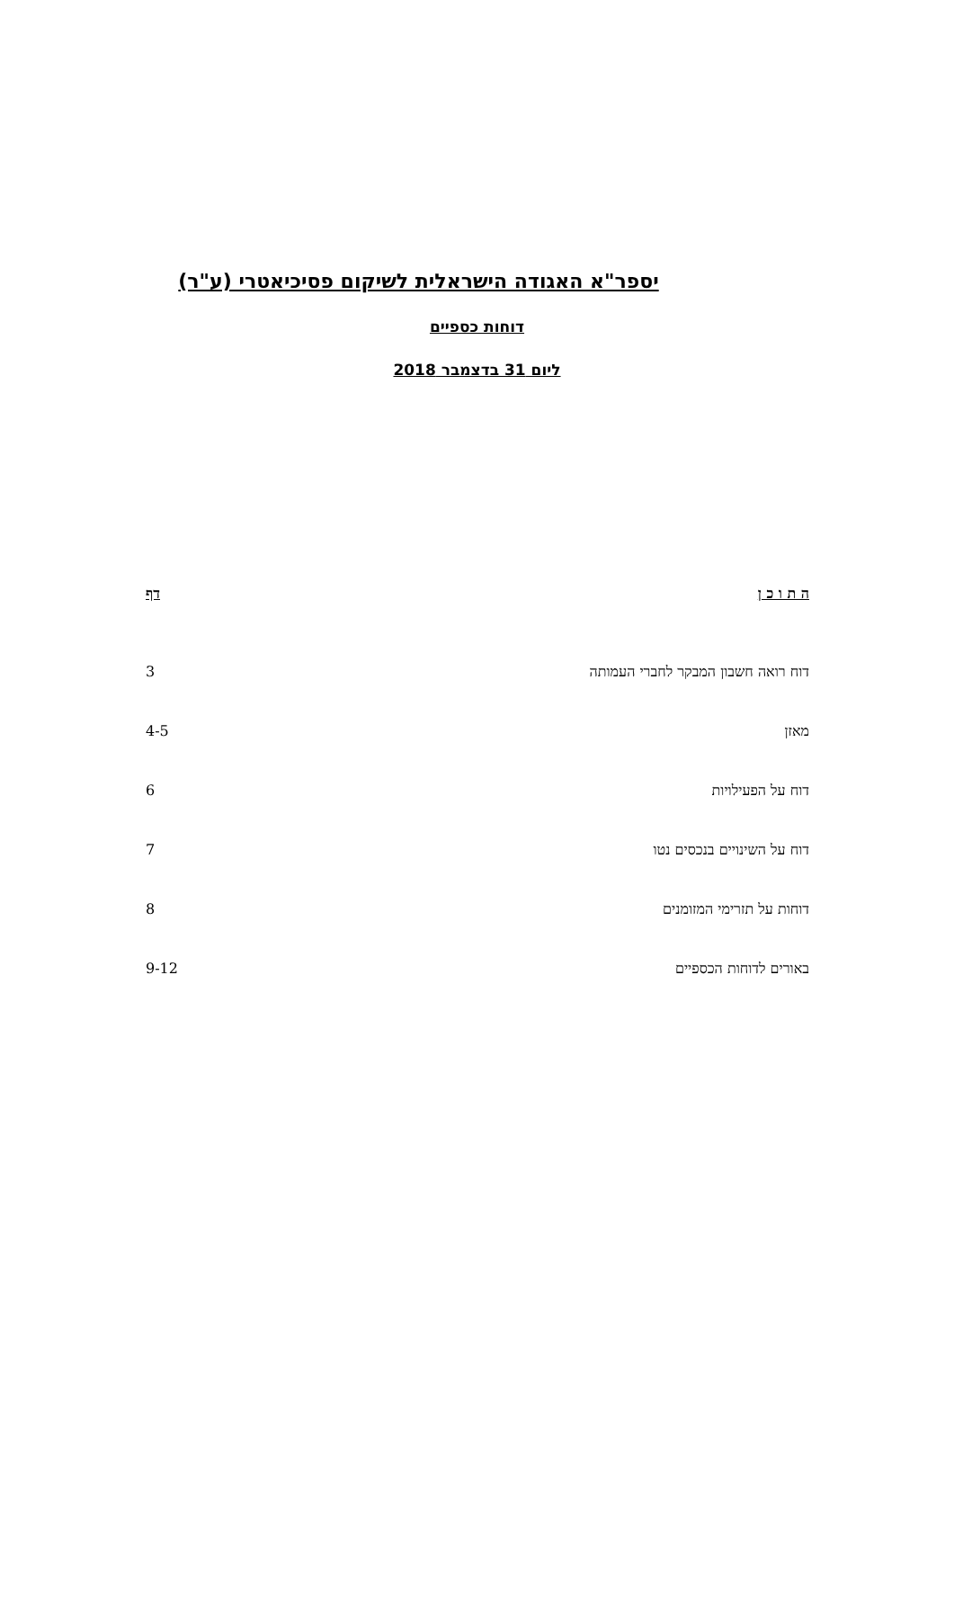יספר"א האגודה הישראלית לשיקום פסיכיאטרי (ע"ר)
דוחות כספיים
ליום 31 בדצמבר 2018
| ה ת ו כ ן | דף |
| --- | --- |
| דוח רואה חשבון המבקר לחברי העמותה | 3 |
| מאזן | 4-5 |
| דוח על הפעילויות | 6 |
| דוח על השינויים בנכסים נטו | 7 |
| דוחות על תזרימי המזומנים | 8 |
| באורים לדוחות הכספיים | 9-12 |